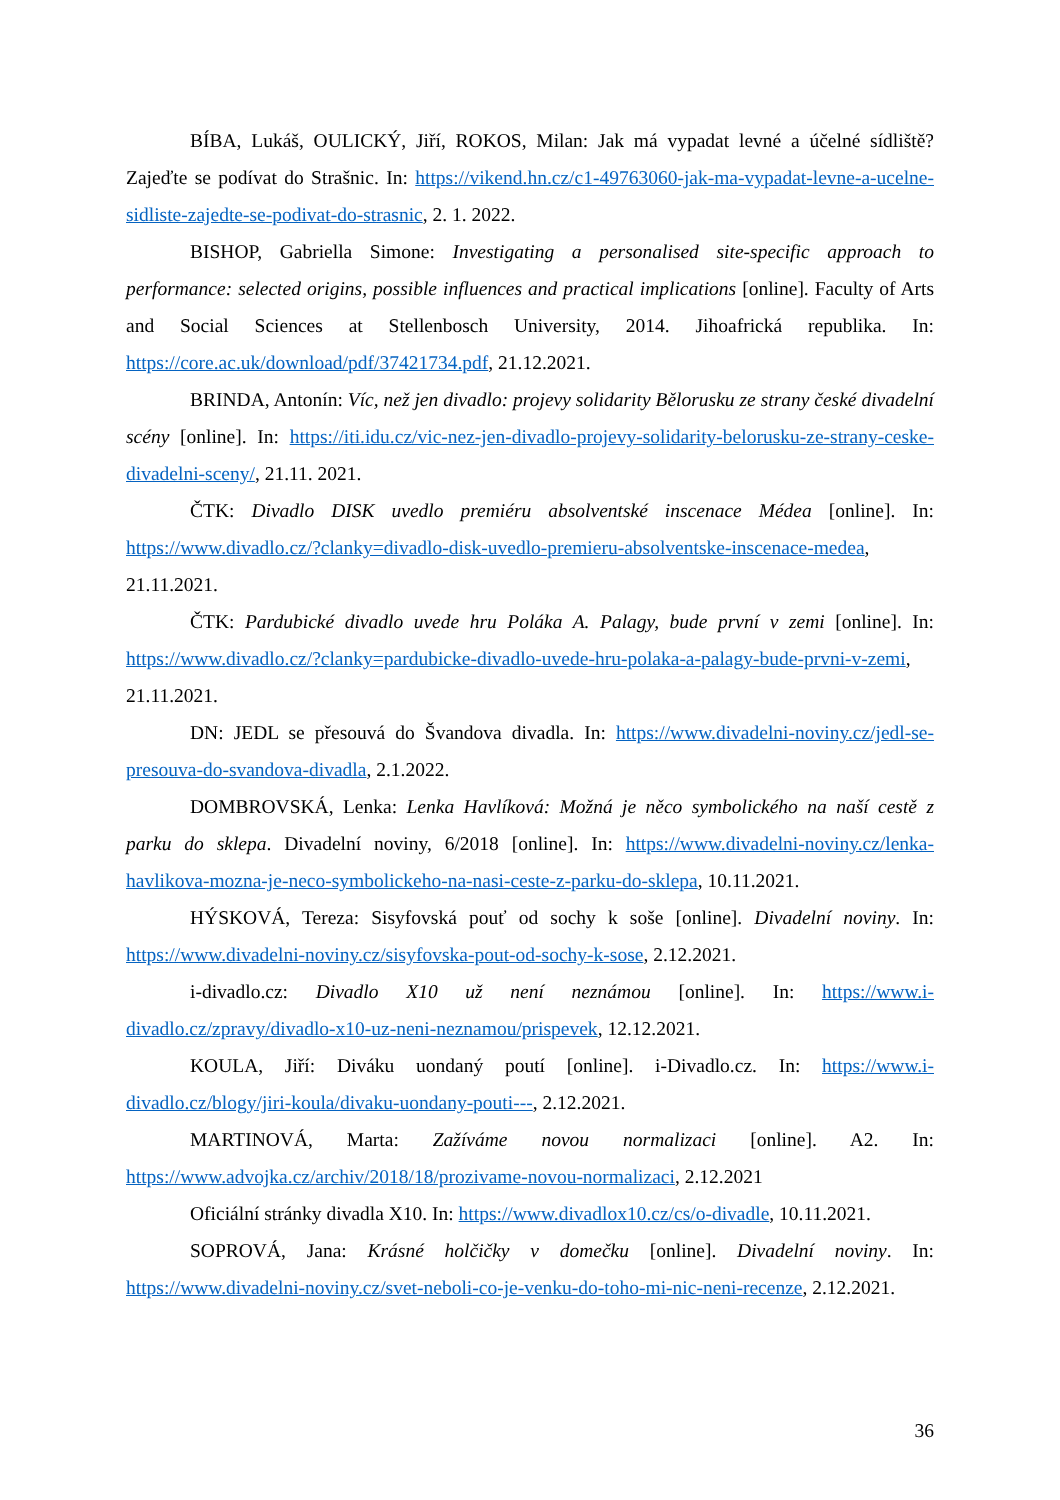BÍBA, Lukáš, OULICKÝ, Jiří, ROKOS, Milan: Jak má vypadat levné a účelné sídliště? Zajeďte se podívat do Strašnic. In: https://vikend.hn.cz/c1-49763060-jak-ma-vypadat-levne-a-ucelne-sidliste-zajedte-se-podivat-do-strasnic, 2. 1. 2022.
BISHOP, Gabriella Simone: Investigating a personalised site-specific approach to performance: selected origins, possible influences and practical implications [online]. Faculty of Arts and Social Sciences at Stellenbosch University, 2014. Jihoafrická republika. In: https://core.ac.uk/download/pdf/37421734.pdf, 21.12.2021.
BRINDA, Antonín: Víc, než jen divadlo: projevy solidarity Bělorusku ze strany české divadelní scény [online]. In: https://iti.idu.cz/vic-nez-jen-divadlo-projevy-solidarity-belorusku-ze-strany-ceske-divadelni-sceny/, 21.11. 2021.
ČTK: Divadlo DISK uvedlo premiéru absolventské inscenace Médea [online]. In: https://www.divadlo.cz/?clanky=divadlo-disk-uvedlo-premieru-absolventske-inscenace-medea, 21.11.2021.
ČTK: Pardubické divadlo uvede hru Poláka A. Palagy, bude první v zemi [online]. In: https://www.divadlo.cz/?clanky=pardubicke-divadlo-uvede-hru-polaka-a-palagy-bude-prvni-v-zemi, 21.11.2021.
DN: JEDL se přesouvá do Švandova divadla. In: https://www.divadelni-noviny.cz/jedl-se-presouva-do-svandova-divadla, 2.1.2022.
DOMBROVSKÁ, Lenka: Lenka Havlíková: Možná je něco symbolického na naší cestě z parku do sklepa. Divadelní noviny, 6/2018 [online]. In: https://www.divadelni-noviny.cz/lenka-havlikova-mozna-je-neco-symbolickeho-na-nasi-ceste-z-parku-do-sklepa, 10.11.2021.
HÝSKOVÁ, Tereza: Sisyfovská pouť od sochy k soše [online]. Divadelní noviny. In: https://www.divadelni-noviny.cz/sisyfovska-pout-od-sochy-k-sose, 2.12.2021.
i-divadlo.cz: Divadlo X10 už není neznámou [online]. In: https://www.i-divadlo.cz/zpravy/divadlo-x10-uz-neni-neznamou/prispevek, 12.12.2021.
KOULA, Jiří: Diváku uondaný poutí [online]. i-Divadlo.cz. In: https://www.i-divadlo.cz/blogy/jiri-koula/divaku-uondany-pouti---, 2.12.2021.
MARTINOVÁ, Marta: Zažíváme novou normalizaci [online]. A2. In: https://www.advojka.cz/archiv/2018/18/prozivame-novou-normalizaci, 2.12.2021
Oficiální stránky divadla X10. In: https://www.divadlox10.cz/cs/o-divadle, 10.11.2021.
SOPROVÁ, Jana: Krásné holčičky v domečku [online]. Divadelní noviny. In: https://www.divadelni-noviny.cz/svet-neboli-co-je-venku-do-toho-mi-nic-neni-recenze, 2.12.2021.
36